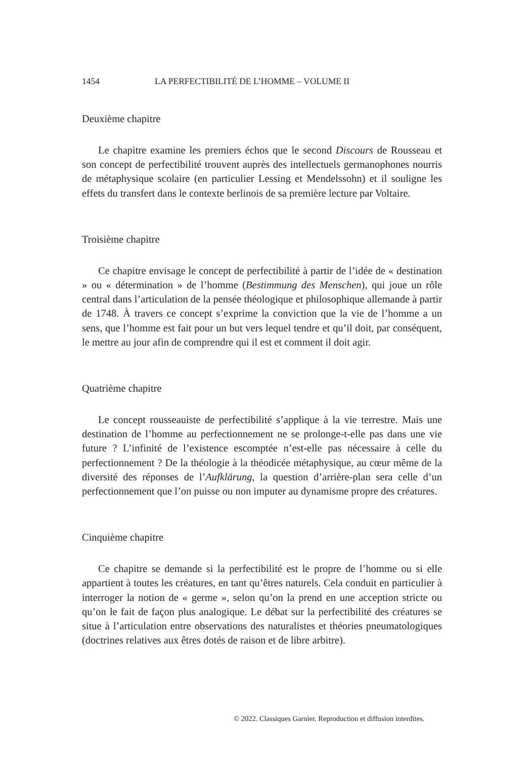1454 LA PERFECTIBILITÉ DE L’HOMME – VOLUME II
Deuxième chapitre
Le chapitre examine les premiers échos que le second Discours de Rousseau et son concept de perfectibilité trouvent auprès des intellectuels germanophones nourris de métaphysique scolaire (en particulier Lessing et Mendelssohn) et il souligne les effets du transfert dans le contexte berlinois de sa première lecture par Voltaire.
Troisième chapitre
Ce chapitre envisage le concept de perfectibilité à partir de l’idée de « destination » ou « détermination » de l’homme (Bestimmung des Menschen), qui joue un rôle central dans l’articulation de la pensée théologique et philosophique allemande à partir de 1748. À travers ce concept s’exprime la conviction que la vie de l’homme a un sens, que l’homme est fait pour un but vers lequel tendre et qu’il doit, par conséquent, le mettre au jour afin de comprendre qui il est et comment il doit agir.
Quatrième chapitre
Le concept rousseauiste de perfectibilité s’applique à la vie terrestre. Mais une destination de l’homme au perfectionnement ne se prolonge-t-elle pas dans une vie future ? L’infinité de l’existence escomptée n’est-elle pas nécessaire à celle du perfectionnement ? De la théologie à la théodicée métaphysique, au cœur même de la diversité des réponses de l’Aufklärung, la question d’arrière-plan sera celle d’un perfectionnement que l’on puisse ou non imputer au dynamisme propre des créatures.
Cinquième chapitre
Ce chapitre se demande si la perfectibilité est le propre de l’homme ou si elle appartient à toutes les créatures, en tant qu’êtres naturels. Cela conduit en particulier à interroger la notion de « germe », selon qu’on la prend en une acception stricte ou qu’on le fait de façon plus analogique. Le débat sur la perfectibilité des créatures se situe à l’articulation entre observations des naturalistes et théories pneumatologiques (doctrines relatives aux êtres dotés de raison et de libre arbitre).
© 2022. Classiques Garnier. Reproduction et diffusion interdites.